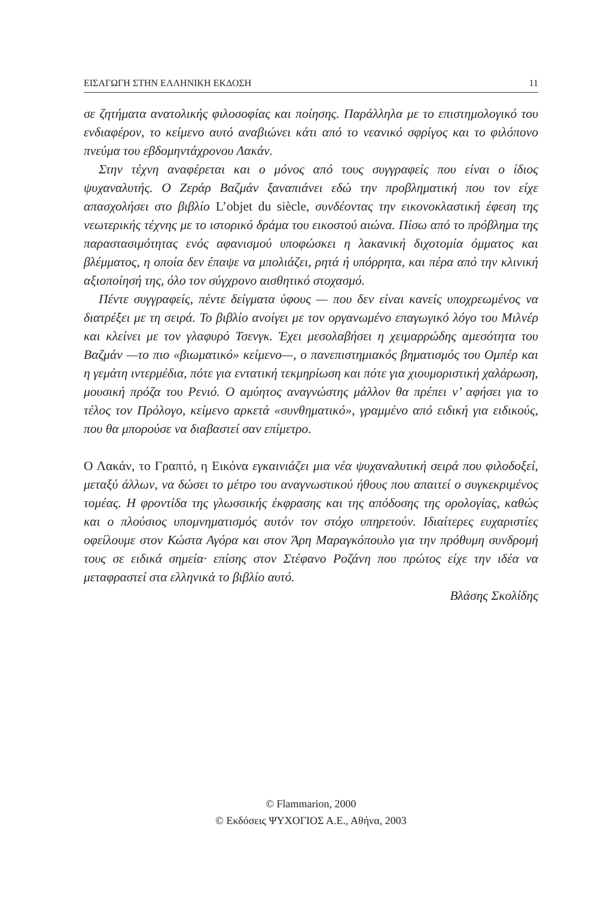ΕΙΣΑΓΩΓΗ ΣΤΗΝ ΕΛΛΗΝΙΚΗ ΕΚΔΟΣΗ 11
σε ζητήματα ανατολικής φιλοσοφίας και ποίησης. Παράλληλα με το επιστημολογικό του ενδιαφέρον, το κείμενο αυτό αναβιώνει κάτι από το νεανικό σφρίγος και το φιλόπονο πνεύμα του εβδομηντάχρονου Λακάν.
Στην τέχνη αναφέρεται και ο μόνος από τους συγγραφείς που είναι ο ίδιος ψυχαναλυτής. Ο Ζεράρ Βαζμάν ξαναπιάνει εδώ την προβληματική που τον είχε απασχολήσει στο βιβλίο L’objet du siècle, συνδέοντας την εικονοκλαστική έφεση της νεωτερικής τέχνης με το ιστορικό δράμα του εικοστού αιώνα. Πίσω από το πρόβλημα της παραστασιμότητας ενός αφανισμού υποφώσκει η λακανική διχοτομία όμματος και βλέμματος, η οποία δεν έπαψε να μπολιάζει, ρητά ή υπόρρητα, και πέρα από την κλινική αξιοποίησή της, όλο τον σύγχρονο αισθητικό στοχασμό.
Πέντε συγγραφείς, πέντε δείγματα ύφους — που δεν είναι κανείς υποχρεωμένος να διατρέξει με τη σειρά. Το βιβλίο ανοίγει με τον οργανωμένο επαγωγικό λόγο του Μιλνέρ και κλείνει με τον γλαφυρό Τσενγκ. Έχει μεσολαβήσει η χειμαρρώδης αμεσότητα του Βαζμάν —το πιο «βιωματικό» κείμενο—, ο πανεπιστημιακός βηματισμός του Ομπέρ και η γεμάτη ιντερμέδια, πότε για εντατική τεκμηρίωση και πότε για χιουμοριστική χαλάρωση, μουσική πρόζα του Ρενιό. Ο αμύητος αναγνώστης μάλλον θα πρέπει ν’ αφήσει για το τέλος τον Πρόλογο, κείμενο αρκετά «συνθηματικό», γραμμένο από ειδική για ειδικούς, που θα μπορούσε να διαβαστεί σαν επίμετρο.
Ο Λακάν, το Γραπτό, η Εικόνα εγκαινιάζει μια νέα ψυχαναλυτική σειρά που φιλοδοξεί, μεταξύ άλλων, να δώσει το μέτρο του αναγνωστικού ήθους που απαιτεί ο συγκεκριμένος τομέας. Η φροντίδα της γλωσσικής έκφρασης και της απόδοσης της ορολογίας, καθώς και ο πλούσιος υπομνηματισμός αυτόν τον στόχο υπηρετούν. Ιδιαίτερες ευχαριστίες οφείλουμε στον Κώστα Αγόρα και στον Άρη Μαραγκόπουλο για την πρόθυμη συνδρομή τους σε ειδικά σημεία· επίσης στον Στέφανο Ροζάνη που πρώτος είχε την ιδέα να μεταφραστεί στα ελληνικά το βιβλίο αυτό.
Βλάσης Σκολίδης
© Flammarion, 2000
© Εκδόσεις ΨΥΧΟΓΙΟΣ Α.Ε., Αθήνα, 2003